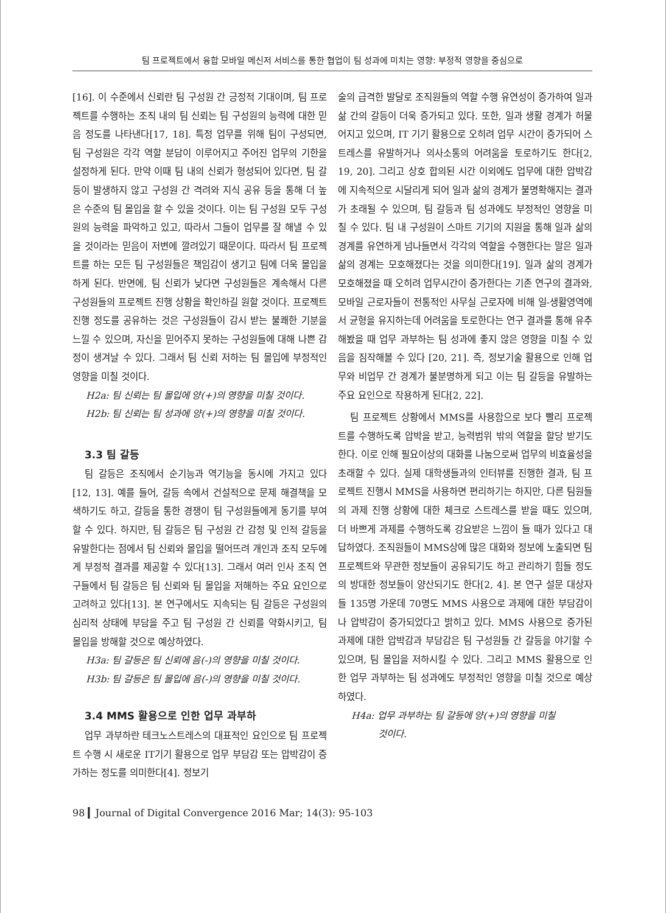팀 프로젝트에서 융합 모바일 메신저 서비스를 통한 협업이 팀 성과에 미치는 영향: 부정적 영향을 중심으로
[16]. 이 수준에서 신뢰란 팀 구성원 간 긍정적 기대이며, 팀 프로젝트를 수행하는 조직 내의 팀 신뢰는 팀 구성원의 능력에 대한 믿음 정도를 나타낸다[17, 18]. 특정 업무를 위해 팀이 구성되면, 팀 구성원은 각각 역할 분담이 이루어지고 주어진 업무의 기한을 설정하게 된다. 만약 이때 팀 내의 신뢰가 형성되어 있다면, 팀 갈등이 발생하지 않고 구성원 간 격려와 지식 공유 등을 통해 더 높은 수준의 팀 몰입을 할 수 있을 것이다. 이는 팀 구성원 모두 구성원의 능력을 파악하고 있고, 따라서 그들이 업무를 잘 해낼 수 있을 것이라는 믿음이 저변에 깔려있기 때문이다. 따라서 팀 프로젝트를 하는 모든 팀 구성원들은 책임감이 생기고 팀에 더욱 몰입을 하게 된다. 반면에, 팀 신뢰가 낮다면 구성원들은 계속해서 다른 구성원들의 프로젝트 진행 상황을 확인하길 원할 것이다. 프로젝트 진행 정도를 공유하는 것은 구성원들이 감시 받는 불쾌한 기분을 느낄 수 있으며, 자신을 믿어주지 못하는 구성원들에 대해 나쁜 감정이 생겨날 수 있다. 그래서 팀 신뢰 저하는 팀 몰입에 부정적인 영향을 미칠 것이다.
H2a: 팀 신뢰는 팀 몰입에 양(+)의 영향을 미칠 것이다.
H2b: 팀 신뢰는 팀 성과에 양(+)의 영향을 미칠 것이다.
3.3 팀 갈등
팀 갈등은 조직에서 순기능과 역기능을 동시에 가지고 있다[12, 13]. 예를 들어, 갈등 속에서 건설적으로 문제 해결책을 모색하기도 하고, 갈등을 통한 경쟁이 팀 구성원들에게 동기를 부여할 수 있다. 하지만, 팀 갈등은 팀 구성원 간 감정 및 인적 갈등을 유발한다는 점에서 팀 신뢰와 몰입을 떨어뜨려 개인과 조직 모두에게 부정적 결과를 제공할 수 있다[13]. 그래서 여러 인사 조직 연구들에서 팀 갈등은 팀 신뢰와 팀 몰입을 저해하는 주요 요인으로 고려하고 있다[13]. 본 연구에서도 지속되는 팀 갈등은 구성원의 심리적 상태에 부담을 주고 팀 구성원 간 신뢰를 약화시키고, 팀 몰입을 방해할 것으로 예상하였다.
H3a: 팀 갈등은 팀 신뢰에 음(-)의 영향을 미칠 것이다.
H3b: 팀 갈등은 팀 몰입에 음(-)의 영향을 미칠 것이다.
3.4 MMS 활용으로 인한 업무 과부하
업무 과부하란 테크노스트레스의 대표적인 요인으로 팀 프로젝트 수행 시 새로운 IT기기 활용으로 업무 부담감 또는 압박감이 증가하는 정도를 의미한다[4]. 정보기
술의 급격한 발달로 조직원들의 역할 수행 유연성이 증가하여 일과 삶 간의 갈등이 더욱 증가되고 있다. 또한, 일과 생활 경계가 허물어지고 있으며, IT 기기 활용으로 오히려 업무 시간이 증가되어 스트레스를 유발하거나 의사소통의 어려움을 토로하기도 한다[2, 19, 20]. 그리고 상호 합의된 시간 이외에도 업무에 대한 압박감에 지속적으로 시달리게 되어 일과 삶의 경계가 불명확해지는 결과가 초래될 수 있으며, 팀 갈등과 팀 성과에도 부정적인 영향을 미칠 수 있다. 팀 내 구성원이 스마트 기기의 지원을 통해 일과 삶의 경계를 유연하게 넘나들면서 각각의 역할을 수행한다는 말은 일과 삶의 경계는 모호해졌다는 것을 의미한다[19]. 일과 삶의 경계가 모호해졌을 때 오히려 업무시간이 증가한다는 기존 연구의 결과와, 모바일 근로자들이 전통적인 사무실 근로자에 비해 일-생활영역에서 균형을 유지하는데 어려움을 토로한다는 연구 결과를 통해 유추해봤을 때 업무 과부하는 팀 성과에 좋지 않은 영향을 미칠 수 있음을 짐작해볼 수 있다 [20, 21]. 즉, 정보기술 활용으로 인해 업무와 비업무 간 경계가 불분명하게 되고 이는 팀 갈등을 유발하는 주요 요인으로 작용하게 된다[2, 22].
팀 프로젝트 상황에서 MMS를 사용함으로 보다 빨리 프로젝트를 수행하도록 압박을 받고, 능력범위 밖의 역할을 할당 받기도 한다. 이로 인해 필요이상의 대화를 나눔으로써 업무의 비효율성을 초래할 수 있다. 실제 대학생들과의 인터뷰를 진행한 결과, 팀 프로젝트 진행시 MMS을 사용하면 편리하기는 하지만, 다른 팀원들의 과제 진행 상황에 대한 체크로 스트레스를 받을 때도 있으며, 더 바쁘게 과제를 수행하도록 강요받은 느낌이 들 때가 있다고 대답하였다. 조직원들이 MMS상에 많은 대화와 정보에 노출되면 팀 프로젝트와 무관한 정보들이 공유되기도 하고 관리하기 힘들 정도의 방대한 정보들이 양산되기도 한다[2, 4]. 본 연구 설문 대상자들 135명 가운데 70명도 MMS 사용으로 과제에 대한 부담감이나 압박감이 증가되었다고 밝히고 있다. MMS 사용으로 증가된 과제에 대한 압박감과 부담감은 팀 구성원들 간 갈등을 야기할 수 있으며, 팀 몰입을 저하시킬 수 있다. 그리고 MMS 활용으로 인한 업무 과부하는 팀 성과에도 부정적인 영향을 미칠 것으로 예상하였다.
H4a: 업무 과부하는 팀 갈등에 양(+)의 영향을 미칠
것이다.
98 ▎Journal of Digital Convergence 2016 Mar; 14(3): 95-103